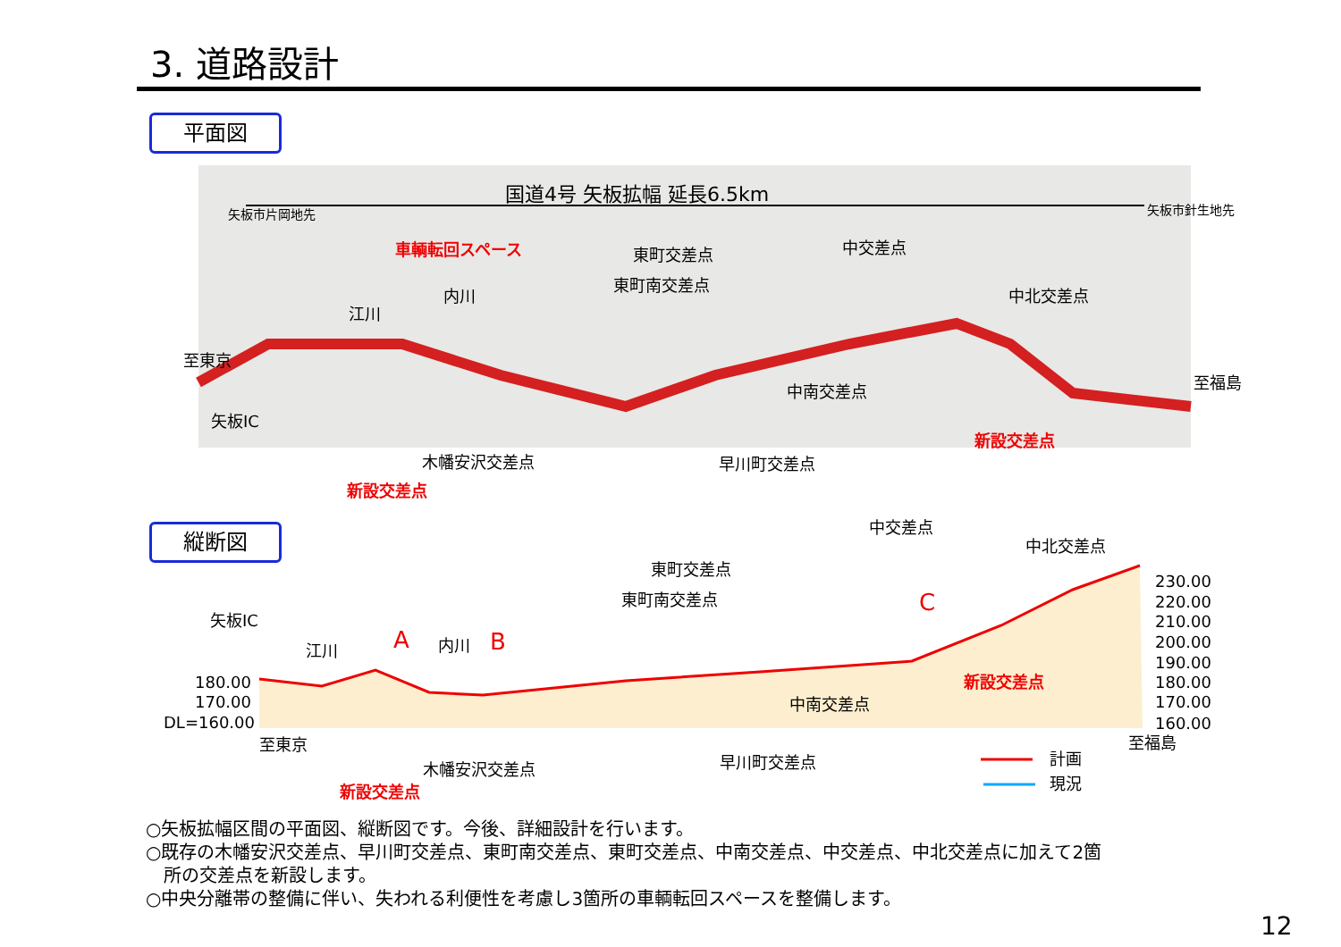3. 道路設計
平面図
国道4号 矢板拡幅 延長6.5km
車輌転回スペース
東町交差点
中交差点
東町南交差点
中北交差点
内川
江川
中南交差点
矢板IC
木幡安沢交差点
早川町交差点
新設交差点
新設交差点
至東京
至福島
矢板市片岡地先
矢板市針生地先
矢板IC
江川
内川
A
B
C
東町交差点
東町南交差点
中交差点
中北交差点
中南交差点
新設交差点
木幡安沢交差点
早川町交差点
新設交差点
180.00
170.00
DL=160.00
230.00
220.00
210.00
200.00
190.00
180.00
170.00
160.00
至東京
至福島
計画
現況
縦断図
○矢板拡幅区間の平面図、縦断図です。今後、詳細設計を行います。
○既存の木幡安沢交差点、早川町交差点、東町南交差点、東町交差点、中南交差点、中交差点、中北交差点に加えて2箇
　所の交差点を新設します。
○中央分離帯の整備に伴い、失われる利便性を考慮し3箇所の車輌転回スペースを整備します。
12